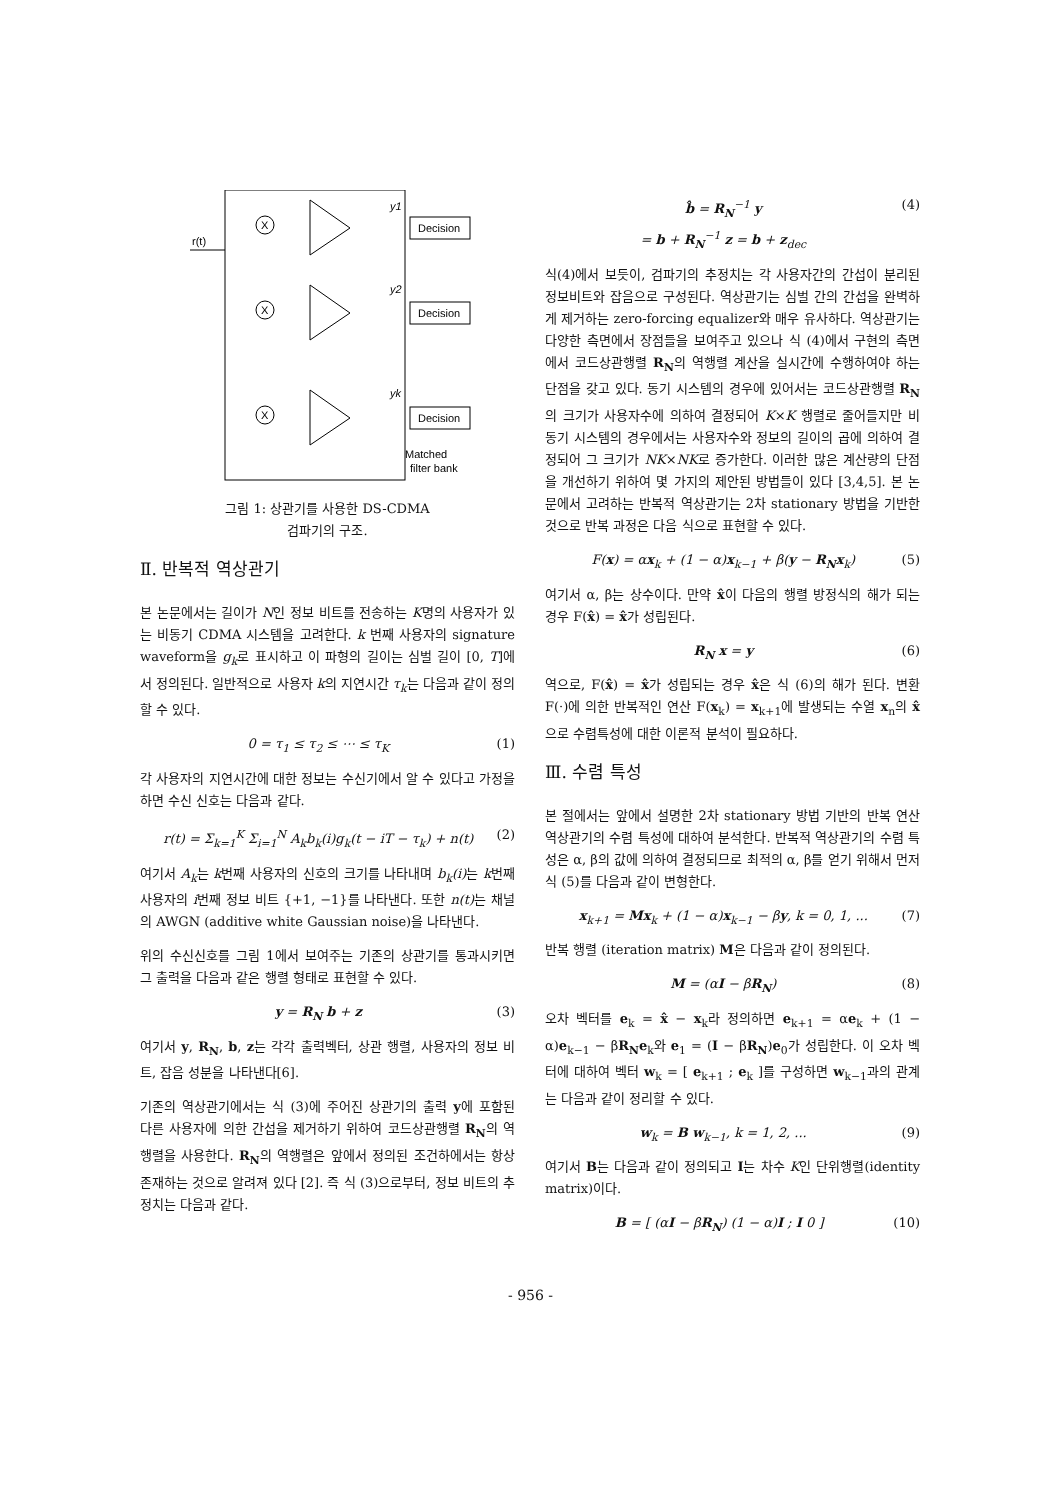r(t)
X
Decision
y1
X
Decision
y2
X
Decision
yk
Matched
filter bank
그림 1: 상관기를 사용한 DS-CDMA
검파기의 구조.
Ⅱ. 반복적 역상관기
본 논문에서는 길이가 N인 정보 비트를 전송하는 K명의 사용자가 있는 비동기 CDMA 시스템을 고려한다. k 번째 사용자의 signature waveform을 g<sub>k</sub>로 표시하고 이 파형의 길이는 심벌 길이 [0, T]에서 정의된다. 일반적으로 사용자 k의 지연시간 τ<sub>k</sub>는 다음과 같이 정의할 수 있다.
0 = τ<sub>1</sub> ≤ τ<sub>2</sub> ≤ ⋯ ≤ τ<sub>K</sub> (1)
각 사용자의 지연시간에 대한 정보는 수신기에서 알 수 있다고 가정을 하면 수신 신호는 다음과 같다.
r(t) = Σ<sub>k=1</sub><sup>K</sup> Σ<sub>i=1</sub><sup>N</sup> A<sub>k</sub>b<sub>k</sub>(i)g<sub>k</sub>(t − iT − τ<sub>k</sub>) + n(t) (2)
여기서 A<sub>k</sub>는 k번째 사용자의 신호의 크기를 나타내며 b<sub>k</sub>(i) 는 k번째 사용자의 i번째 정보 비트 {+1, −1}를 나타낸다. 또한 n(t) 는 채널의 AWGN (additive white Gaussian noise)을 나타낸다.
위의 수신신호를 그림 1에서 보여주는 기존의 상관기를 통과시키면 그 출력을 다음과 같은 행렬 형태로 표현할 수 있다.
y = R<sub>N</sub> b + z (3)
여기서 y, R<sub>N</sub>, b, z는 각각 출력벡터, 상관 행렬, 사용자의 정보 비트, 잡음 성분을 나타낸다[6].
기존의 역상관기에서는 식 (3)에 주어진 상관기의 출력 y에 포함된 다른 사용자에 의한 간섭을 제거하기 위하여 코드상관행렬 R<sub>N</sub>의 역행렬을 사용한다. R<sub>N</sub>의 역행렬은 앞에서 정의된 조건하에서는 항상 존재하는 것으로 알려져 있다 [2]. 즉 식 (3)으로부터, 정보 비트의 추정치는 다음과 같다.
b̂ = R<sub>N</sub><sup>−1</sup> y
= b + R<sub>N</sub><sup>−1</sup> z = b + z<sub>dec</sub> (4)
식(4)에서 보듯이, 검파기의 추정치는 각 사용자간의 간섭이 분리된 정보비트와 잡음으로 구성된다. 역상관기는 심벌 간의 간섭을 완벽하게 제거하는 zero-forcing equalizer와 매우 유사하다. 역상관기는 다양한 측면에서 장점들을 보여주고 있으나 식 (4)에서 구현의 측면에서 코드상관행렬 R<sub>N</sub>의 역행렬 계산을 실시간에 수행하여야 하는 단점을 갖고 있다. 동기 시스템의 경우에 있어서는 코드상관행렬 R<sub>N</sub>의 크기가 사용자수에 의하여 결정되어 K×K 행렬로 줄어들지만 비동기 시스템의 경우에서는 사용자수와 정보의 길이의 곱에 의하여 결정되어 그 크기가 NK×NK로 증가한다. 이러한 많은 계산량의 단점을 개선하기 위하여 몇 가지의 제안된 방법들이 있다 [3,4,5]. 본 논문에서 고려하는 반복적 역상관기는 2차 stationary 방법을 기반한 것으로 반복 과정은 다음 식으로 표현할 수 있다.
F(x) = αx<sub>k</sub> + (1 − α)x<sub>k−1</sub> + β(y − R<sub>N</sub> x<sub>k</sub>) (5)
여기서 α, β는 상수이다. 만약 x̂이 다음의 행렬 방정식의 해가 되는 경우 F(x̂) = x̂가 성립된다.
R<sub>N</sub> x = y (6)
역으로, F(x̂) = x̂가 성립되는 경우 x̂은 식 (6)의 해가 된다. 변환 F(·)에 의한 반복적인 연산 F(x<sub>k</sub>) = x<sub>k+1</sub>에 발생되는 수열 x<sub>n</sub>의 x̂으로 수렴특성에 대한 이론적 분석이 필요하다.
Ⅲ. 수렴 특성
본 절에서는 앞에서 설명한 2차 stationary 방법 기반의 반복 연산 역상관기의 수렴 특성에 대하여 분석한다. 반복적 역상관기의 수렴 특성은 α, β의 값에 의하여 결정되므로 최적의 α, β를 얻기 위해서 먼저 식 (5)를 다음과 같이 변형한다.
x<sub>k+1</sub> = Mx<sub>k</sub> + (1 − α)x<sub>k−1</sub> − βy, k = 0, 1, ... (7)
반복 행렬 (iteration matrix) M은 다음과 같이 정의된다.
M = (αI − βR<sub>N</sub>) (8)
오차 벡터를 e<sub>k</sub> = x̂ − x<sub>k</sub>라 정의하면 e<sub>k+1</sub> = αe<sub>k</sub> + (1 − α)e<sub>k−1</sub> − βR<sub>N</sub>e<sub>k</sub>와 e<sub>1</sub> = (I − βR<sub>N</sub>)e<sub>0</sub>가 성립한다. 이 오차 벡터에 대하여 벡터 w<sub>k</sub> = [ e<sub>k+1</sub> ; e<sub>k</sub> ]를 구성하면 w<sub>k−1</sub>과의 관계는 다음과 같이 정리할 수 있다.
w<sub>k</sub> = B w<sub>k−1</sub>, k = 1, 2, ... (9)
여기서 B는 다음과 같이 정의되고 I는 차수 K인 단위행렬(identity matrix)이다.
B = [ (αI − βR<sub>N</sub>) (1 − α)I ; I 0 ] (10)
- 956 -